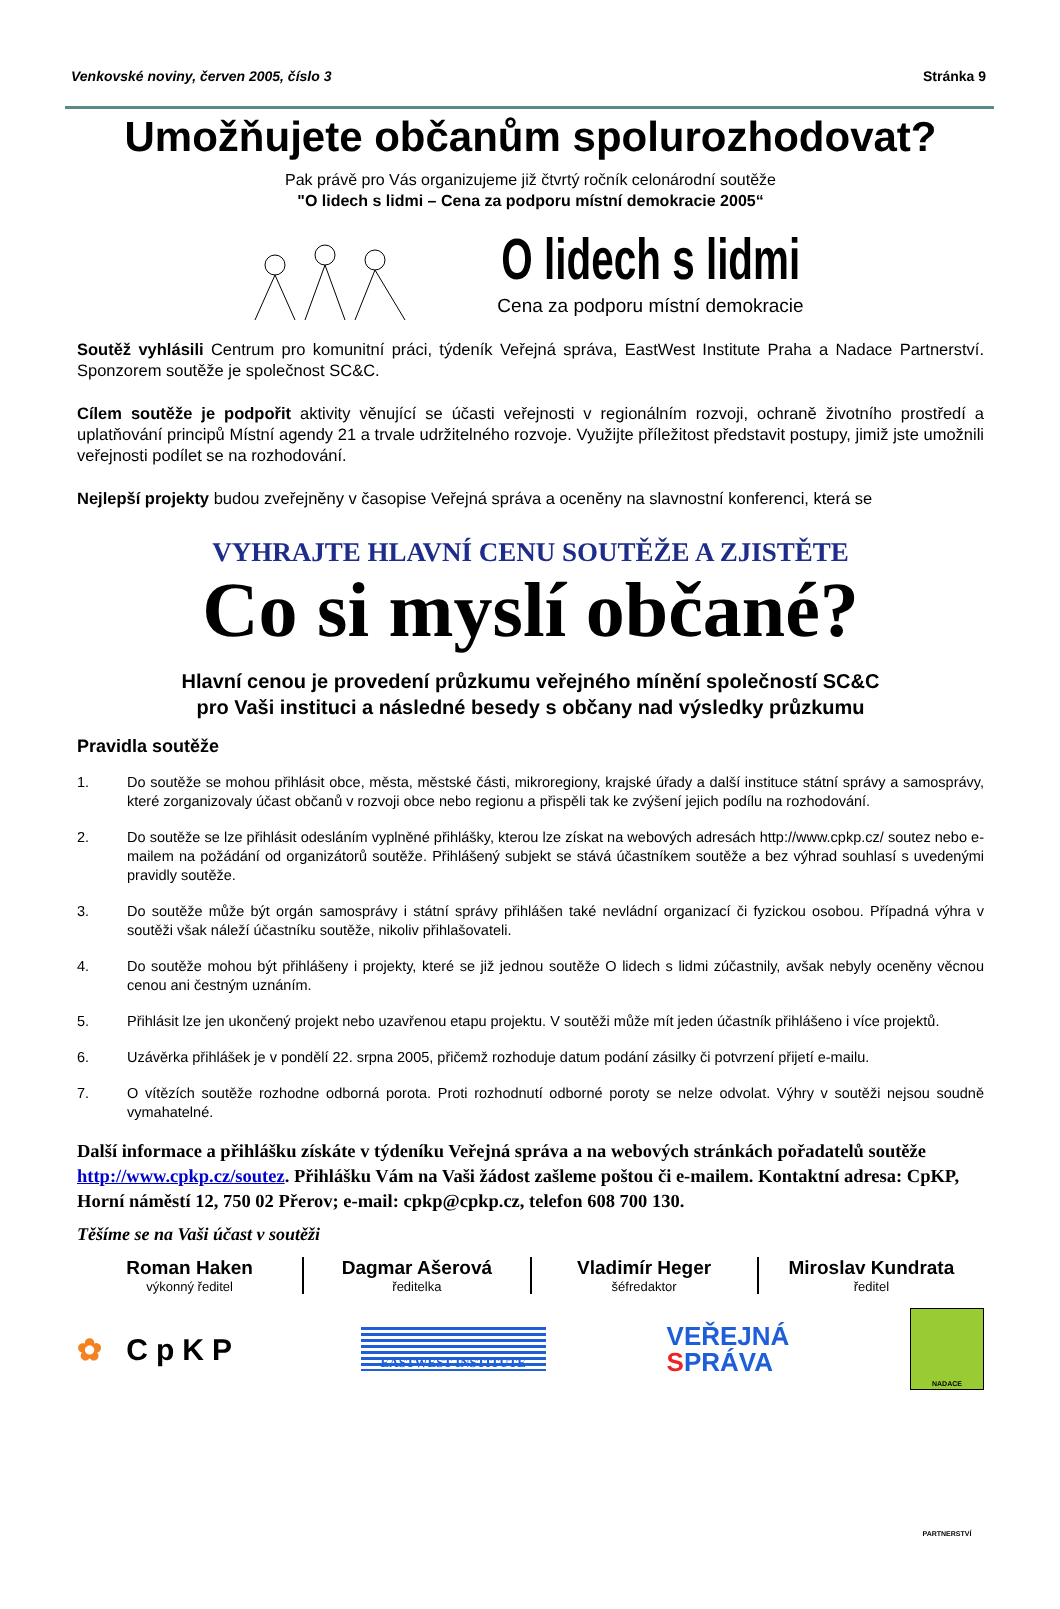Venkovské noviny, červen 2005, číslo 3 Stránka 9
Umožňujete občanům spolurozhodovat?
Pak právě pro Vás organizujeme již čtvrtý ročník celonárodní soutěže
"O lidech s lidmi – Cena za podporu místní demokracie 2005“
O lidech s lidmi
Cena za podporu místní demokracie
Soutěž vyhlásili Centrum pro komunitní práci, týdeník Veřejná správa, EastWest Institute Praha a Nadace Partnerství. Sponzorem soutěže je společnost SC&C.
Cílem soutěže je podpořit aktivity věnující se účasti veřejnosti v regionálním rozvoji, ochraně životního prostředí a uplatňování principů Místní agendy 21 a trvale udržitelného rozvoje. Využijte příležitost představit postupy, jimiž jste umožnili veřejnosti podílet se na rozhodování.
Nejlepší projekty budou zveřejněny v časopise Veřejná správa a oceněny na slavnostní konferenci, která se
VYHRAJTE HLAVNÍ CENU SOUTĚŽE A ZJISTĚTE
Co si myslí občané?
Hlavní cenou je provedení průzkumu veřejného mínění společností SC&C
pro Vaši instituci a následné besedy s občany nad výsledky průzkumu
Pravidla soutěže
1. Do soutěže se mohou přihlásit obce, města, městské části, mikroregiony, krajské úřady a další instituce státní správy a samosprávy, které zorganizovaly účast občanů v rozvoji obce nebo regionu a přispěli tak ke zvýšení jejich podílu na rozhodování.
2. Do soutěže se lze přihlásit odesláním vyplněné přihlášky, kterou lze získat na webových adresách http://www.cpkp.cz/ soutez nebo e-mailem na požádání od organizátorů soutěže. Přihlášený subjekt se stává účastníkem soutěže a bez výhrad souhlasí s uvedenými pravidly soutěže.
3. Do soutěže může být orgán samosprávy i státní správy přihlášen také nevládní organizací či fyzickou osobou. Případná výhra v soutěži však náleží účastníku soutěže, nikoliv přihlašovateli.
4. Do soutěže mohou být přihlášeny i projekty, které se již jednou soutěže O lidech s lidmi zúčastnily, avšak nebyly oceněny věcnou cenou ani čestným uznáním.
5. Přihlásit lze jen ukončený projekt nebo uzavřenou etapu projektu. V soutěži může mít jeden účastník přihlášeno i více projektů.
6. Uzávěrka přihlášek je v pondělí 22. srpna 2005, přičemž rozhoduje datum podání zásilky či potvrzení přijetí e-mailu.
7. O vítězích soutěže rozhodne odborná porota. Proti rozhodnutí odborné poroty se nelze odvolat. Výhry v soutěži nejsou soudně vymahatelné.
Další informace a přihlášku získáte v týdeníku Veřejná správa a na webových stránkách pořadatelů soutěže http://www.cpkp.cz/soutez. Přihlášku Vám na Vaši žádost zašleme poštou či e-mailem. Kontaktní adresa: CpKP, Horní náměstí 12, 750 02 Přerov; e-mail: cpkp@cpkp.cz, telefon 608 700 130.
Těšíme se na Vaši účast v soutěži
Roman Haken
výkonný ředitel
Dagmar Ašerová
ředitelka
Vladimír Heger
šéfredaktor
Miroslav Kundrata
ředitel
✿ CpKP EASTWEST INSTITUTE VEŘEJNÁ
SPRÁVA NADACE PARTNERSTVÍ